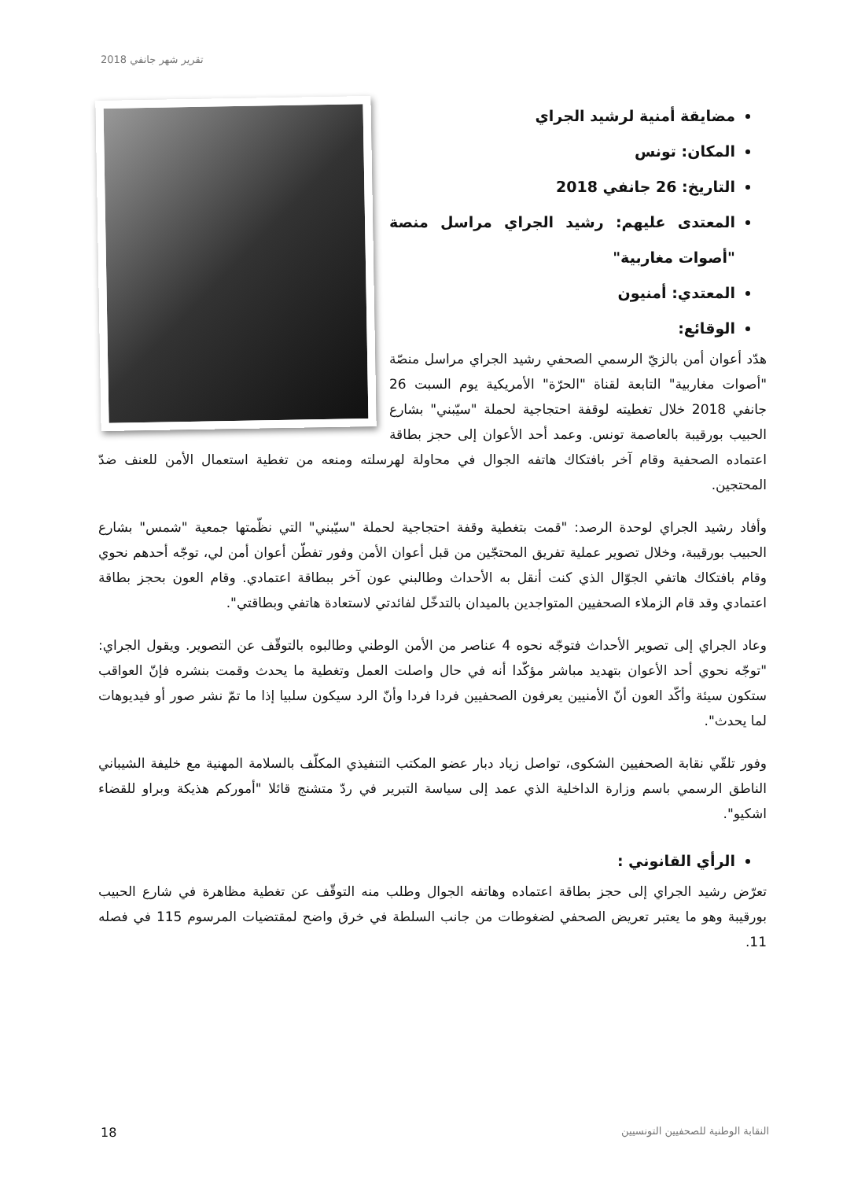تقرير شهر جانفي 2018
مضايقة أمنية لرشيد الجراي
المكان: تونس
التاريخ: 26 جانفي 2018
المعتدى عليهم: رشيد الجراي مراسل منصة "أصوات مغاربية"
المعتدي: أمنيون
الوقائع:
هدّد أعوان أمن بالزيّ الرسمي الصحفي رشيد الجراي مراسل منصّة "أصوات مغاربية" التابعة لقناة "الحرّة" الأمريكية يوم السبت 26 جانفي 2018 خلال تغطيته لوقفة احتجاجية لحملة "سيّبني" بشارع الحبيب بورقيبة بالعاصمة تونس. وعمد أحد الأعوان إلى حجز بطاقة اعتماده الصحفية وقام آخر بافتكاك هاتفه الجوال في محاولة لهرسلته ومنعه من تغطية استعمال الأمن للعنف ضدّ المحتجين.
وأفاد رشيد الجراي لوحدة الرصد: "قمت بتغطية وقفة احتجاجية لحملة "سيّبني" التي نظّمتها جمعية "شمس" بشارع الحبيب بورقيبة، وخلال تصوير عملية تفريق المحتجّين من قبل أعوان الأمن وفور تفطّن أعوان أمن لي، توجّه أحدهم نحوي وقام بافتكاك هاتفي الجوّال الذي كنت أنقل به الأحداث وطالبني عون آخر ببطاقة اعتمادي. وقام العون بحجز بطاقة اعتمادي وقد قام الزملاء الصحفيين المتواجدين بالميدان بالتدخّل لفائدتي لاستعادة هاتفي وبطاقتي".
وعاد الجراي إلى تصوير الأحداث فتوجّه نحوه 4 عناصر من الأمن الوطني وطالبوه بالتوقّف عن التصوير. ويقول الجراي: "توجّه نحوي أحد الأعوان بتهديد مباشر مؤكّدا أنه في حال واصلت العمل وتغطية ما يحدث وقمت بنشره فإنّ العواقب ستكون سيئة وأكّد العون أنّ الأمنيين يعرفون الصحفيين فردا فردا وأنّ الرد سيكون سلبيا إذا ما تمّ نشر صور أو فيديوهات لما يحدث".
وفور تلقّي نقابة الصحفيين الشكوى، تواصل زياد دبار عضو المكتب التنفيذي المكلّف بالسلامة المهنية مع خليفة الشيباني الناطق الرسمي باسم وزارة الداخلية الذي عمد إلى سياسة التبرير في ردّ متشنج قائلا "أموركم هذيكة وبراو للقضاء اشكيو".
الرأي القانوني :
تعرّض رشيد الجراي إلى حجز بطاقة اعتماده وهاتفه الجوال وطلب منه التوقّف عن تغطية مظاهرة في شارع الحبيب بورقيبة وهو ما يعتبر تعريض الصحفي لضغوطات من جانب السلطة في خرق واضح لمقتضيات المرسوم 115 في فصله 11.
18 النقابة الوطنية للصحفيين التونسيين